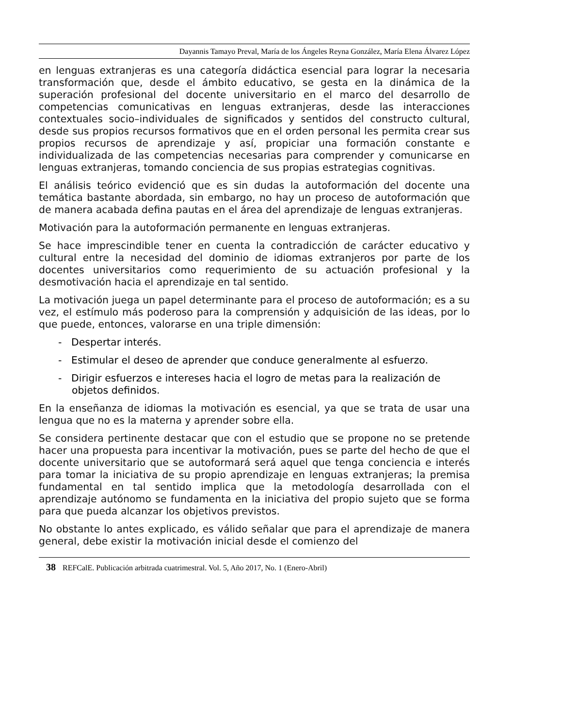Dayannis Tamayo Preval, María de los Ángeles Reyna González, María Elena Álvarez López
en lenguas extranjeras es una categoría didáctica esencial para lograr la necesaria transformación que, desde el ámbito educativo, se gesta en la dinámica de la superación profesional del docente universitario en el marco del desarrollo de competencias comunicativas en lenguas extranjeras, desde las interacciones contextuales socio–individuales de significados y sentidos del constructo cultural, desde sus propios recursos formativos que en el orden personal les permita crear sus propios recursos de aprendizaje y así, propiciar una formación constante e individualizada de las competencias necesarias para comprender y comunicarse en lenguas extranjeras, tomando conciencia de sus propias estrategias cognitivas.
El análisis teórico evidenció que es sin dudas la autoformación del docente una temática bastante abordada, sin embargo, no hay un proceso de autoformación que de manera acabada defina pautas en el área del aprendizaje de lenguas extranjeras.
Motivación para la autoformación permanente en lenguas extranjeras.
Se hace imprescindible tener en cuenta la contradicción de carácter educativo y cultural entre la necesidad del dominio de idiomas extranjeros por parte de los docentes universitarios como requerimiento de su actuación profesional y la desmotivación hacia el aprendizaje en tal sentido.
La motivación juega un papel determinante para el proceso de autoformación; es a su vez, el estímulo más poderoso para la comprensión y adquisición de las ideas, por lo que puede, entonces, valorarse en una triple dimensión:
- Despertar interés.
- Estimular el deseo de aprender que conduce generalmente al esfuerzo.
- Dirigir esfuerzos e intereses hacia el logro de metas para la realización de objetos definidos.
En la enseñanza de idiomas la motivación es esencial, ya que se trata de usar una lengua que no es la materna y aprender sobre ella.
Se considera pertinente destacar que con el estudio que se propone no se pretende hacer una propuesta para incentivar la motivación, pues se parte del hecho de que el docente universitario que se autoformará será aquel que tenga conciencia e interés para tomar la iniciativa de su propio aprendizaje en lenguas extranjeras; la premisa fundamental en tal sentido implica que la metodología desarrollada con el aprendizaje autónomo se fundamenta en la iniciativa del propio sujeto que se forma para que pueda alcanzar los objetivos previstos.
No obstante lo antes explicado, es válido señalar que para el aprendizaje de manera general, debe existir la motivación inicial desde el comienzo del
38 REFCalE. Publicación arbitrada cuatrimestral. Vol. 5, Año 2017, No. 1 (Enero-Abril)